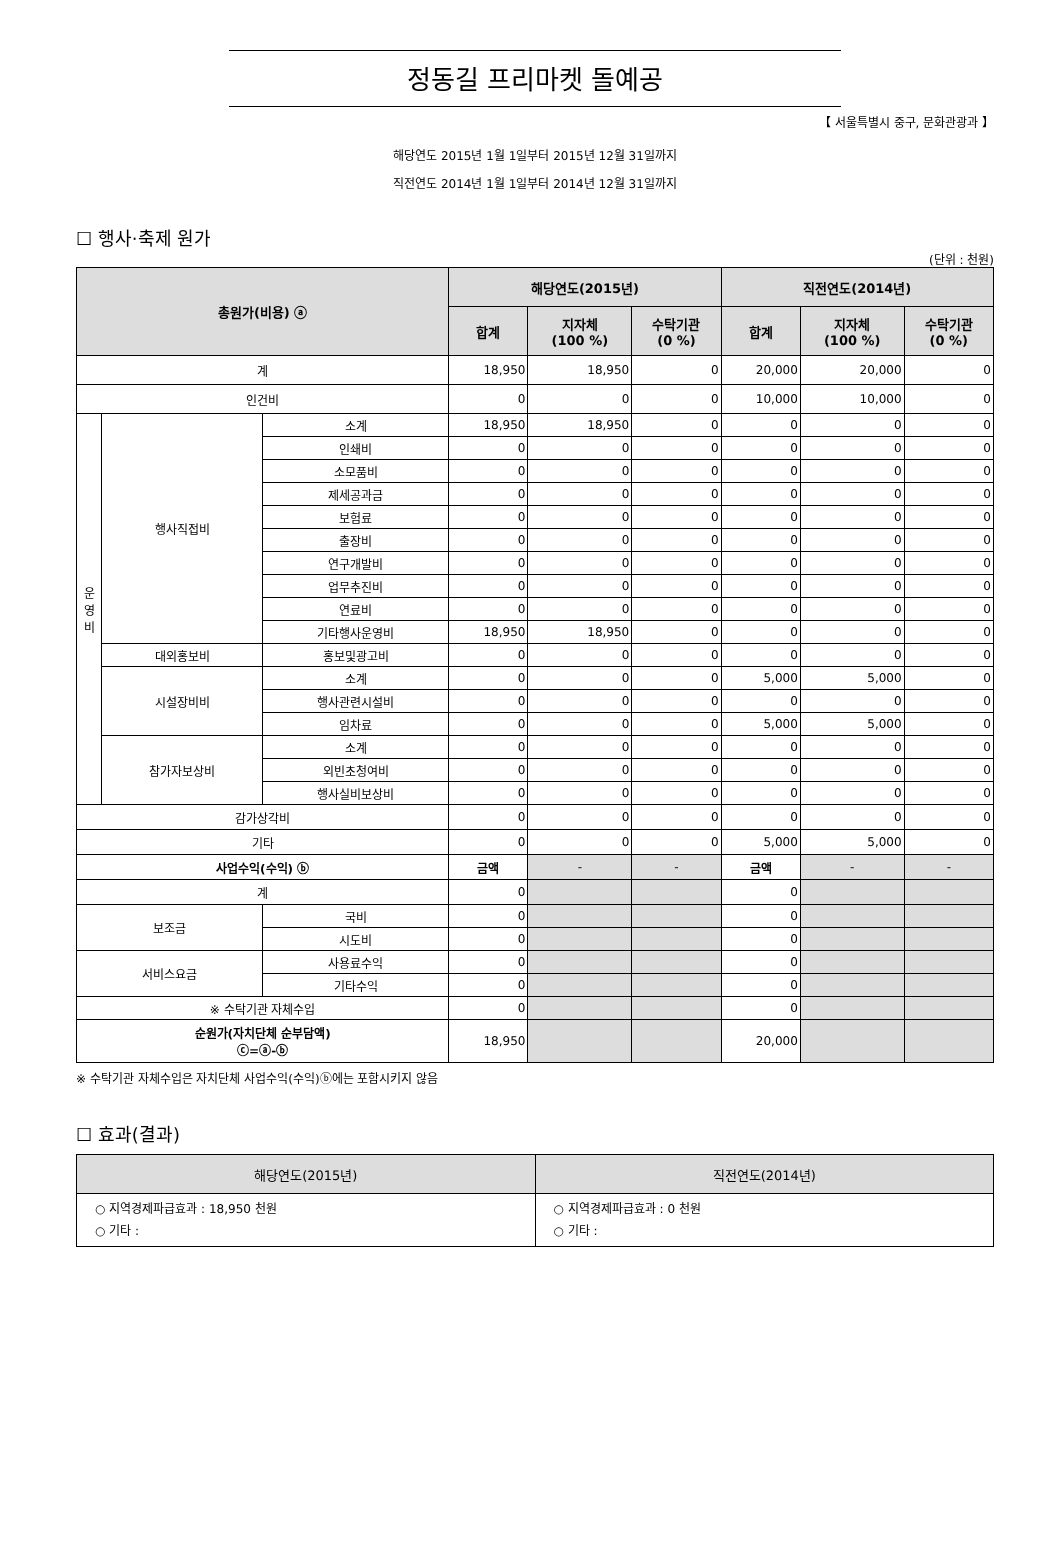정동길 프리마켓 돌예공
【 서울특별시 중구, 문화관광과 】
해당연도 2015년 1월 1일부터 2015년 12월 31일까지
직전연도 2014년 1월 1일부터 2014년 12월 31일까지
☐ 행사·축제 원가
(단위 : 천원)
| 총원가(비용) ⓐ | | | 해당연도(2015년) | | | 직전연도(2014년) | | |
| --- | --- | --- | --- | --- | --- | --- | --- | --- |
| | | | 합계 | 지자체 (100 %) | 수탁기관 (0 %) | 합계 | 지자체 (100 %) | 수탁기관 (0 %) |
| 계 | | | 18,950 | 18,950 | 0 | 20,000 | 20,000 | 0 |
| 인건비 | | | 0 | 0 | 0 | 10,000 | 10,000 | 0 |
| 운 영 비 | 행사직접비 | 소계 | 18,950 | 18,950 | 0 | 0 | 0 | 0 |
| | | 인쇄비 | 0 | 0 | 0 | 0 | 0 | 0 |
| | | 소모품비 | 0 | 0 | 0 | 0 | 0 | 0 |
| | | 제세공과금 | 0 | 0 | 0 | 0 | 0 | 0 |
| | | 보험료 | 0 | 0 | 0 | 0 | 0 | 0 |
| | | 출장비 | 0 | 0 | 0 | 0 | 0 | 0 |
| | | 연구개발비 | 0 | 0 | 0 | 0 | 0 | 0 |
| | | 업무추진비 | 0 | 0 | 0 | 0 | 0 | 0 |
| | | 연료비 | 0 | 0 | 0 | 0 | 0 | 0 |
| | | 기타행사운영비 | 18,950 | 18,950 | 0 | 0 | 0 | 0 |
| | 대외홍보비 | 홍보및광고비 | 0 | 0 | 0 | 0 | 0 | 0 |
| | 시설장비비 | 소계 | 0 | 0 | 0 | 5,000 | 5,000 | 0 |
| | | 행사관련시설비 | 0 | 0 | 0 | 0 | 0 | 0 |
| | | 임차료 | 0 | 0 | 0 | 5,000 | 5,000 | 0 |
| | 참가자보상비 | 소계 | 0 | 0 | 0 | 0 | 0 | 0 |
| | | 외빈초청여비 | 0 | 0 | 0 | 0 | 0 | 0 |
| | | 행사실비보상비 | 0 | 0 | 0 | 0 | 0 | 0 |
| 감가상각비 | | | 0 | 0 | 0 | 0 | 0 | 0 |
| 기타 | | | 0 | 0 | 0 | 5,000 | 5,000 | 0 |
| 사업수익(수익) ⓑ | | | 금액 | - | - | 금액 | - | - |
| 계 | | | 0 | | | 0 | | |
| 보조금 | | 국비 | 0 | | | 0 | | |
| | | 시도비 | 0 | | | 0 | | |
| 서비스요금 | | 사용료수익 | 0 | | | 0 | | |
| | | 기타수익 | 0 | | | 0 | | |
| ※ 수탁기관 자체수입 | | | 0 | | | 0 | | |
| 순원가(자치단체 순부담액) ⓒ=ⓐ-ⓑ | | | 18,950 | | | 20,000 | | |
※ 수탁기관 자체수입은 자치단체 사업수익(수익)ⓑ에는 포함시키지 않음
☐ 효과(결과)
| 해당연도(2015년) | 직전연도(2014년) |
| --- | --- |
| ○ 지역경제파급효과 : 18,950 천원 ○ 기타 : | ○ 지역경제파급효과 : 0 천원 ○ 기타 : |